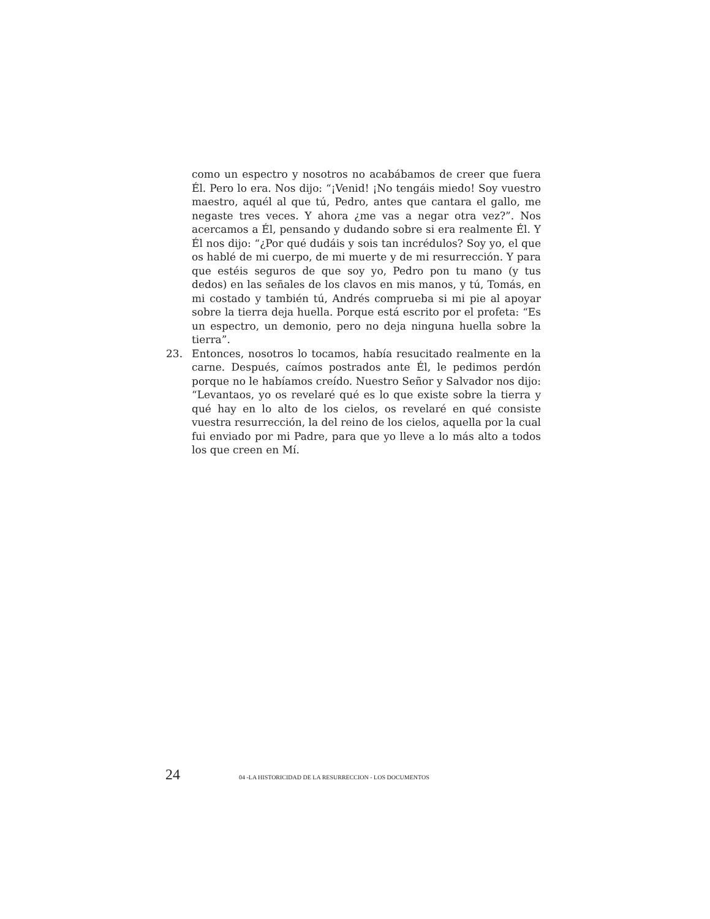como un espectro y nosotros no acabábamos de creer que fuera Él. Pero lo era. Nos dijo: “¡Venid! ¡No tengáis miedo! Soy vuestro maestro, aquél al que tú, Pedro, antes que cantara el gallo, me negaste tres veces. Y ahora ¿me vas a negar otra vez?”. Nos acercamos a Él, pensando y dudando sobre si era realmente Él. Y Él nos dijo: “¿Por qué dudáis y sois tan incrédulos? Soy yo, el que os hablé de mi cuerpo, de mi muerte y de mi resurrección. Y para que estéis seguros de que soy yo, Pedro pon tu mano (y tus dedos) en las señales de los clavos en mis manos, y tú, Tomás, en mi costado y también tú, Andrés comprueba si mi pie al apoyar sobre la tierra deja huella. Porque está escrito por el profeta: “Es un espectro, un demonio, pero no deja ninguna huella sobre la tierra”.
23. Entonces, nosotros lo tocamos, había resucitado realmente en la carne. Después, caímos postrados ante Él, le pedimos perdón porque no le habíamos creído. Nuestro Señor y Salvador nos dijo: “Levantaos, yo os revelaré qué es lo que existe sobre la tierra y qué hay en lo alto de los cielos, os revelaré en qué consiste vuestra resurrección, la del reino de los cielos, aquella por la cual fui enviado por mi Padre, para que yo lleve a lo más alto a todos los que creen en Mí.
24 04 -LA HISTORICIDAD DE LA RESURRECCION - LOS DOCUMENTOS